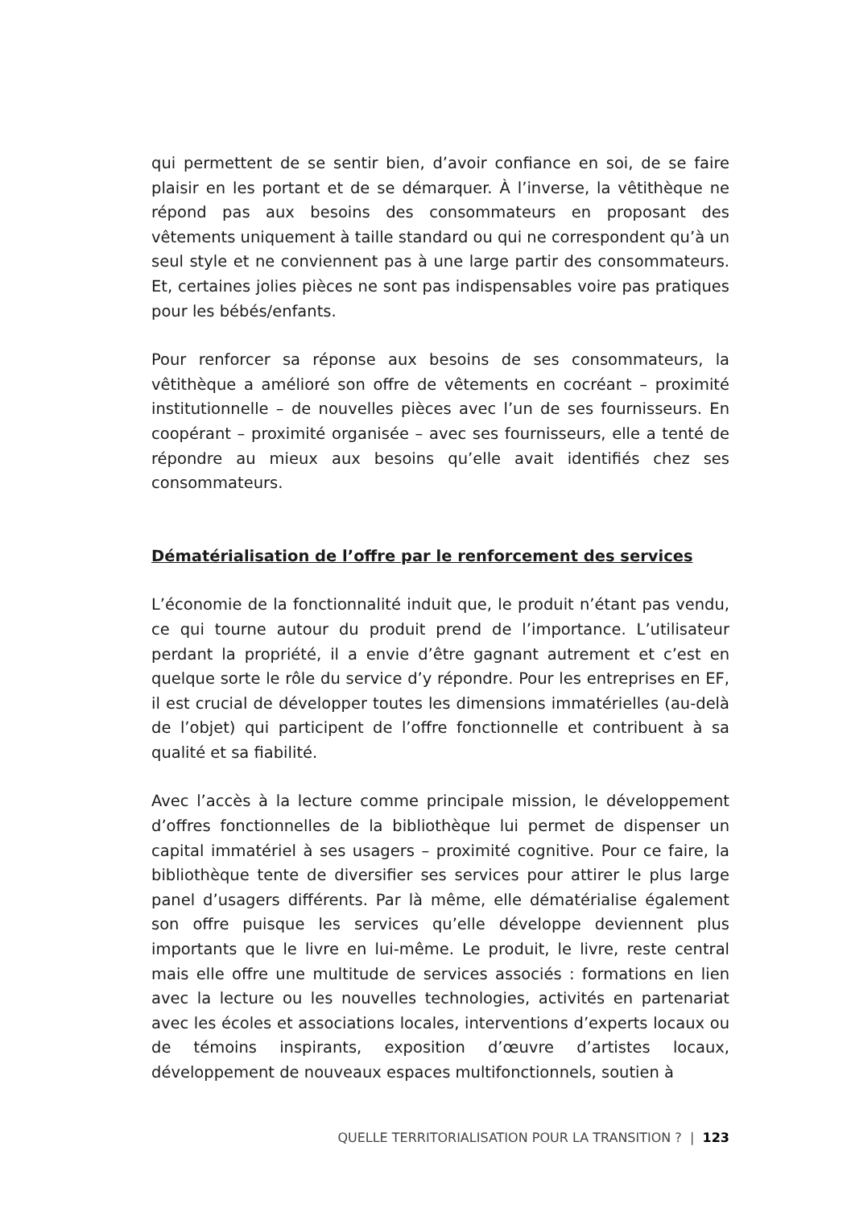qui permettent de se sentir bien, d’avoir confiance en soi, de se faire plaisir en les portant et de se démarquer. À l’inverse, la vêtithèque ne répond pas aux besoins des consommateurs en proposant des vêtements uniquement à taille standard ou qui ne correspondent qu’à un seul style et ne conviennent pas à une large partir des consommateurs. Et, certaines jolies pièces ne sont pas indispensables voire pas pratiques pour les bébés/enfants.
Pour renforcer sa réponse aux besoins de ses consommateurs, la vêtithèque a amélioré son offre de vêtements en cocréant – proximité institutionnelle – de nouvelles pièces avec l’un de ses fournisseurs. En coopérant – proximité organisée – avec ses fournisseurs, elle a tenté de répondre au mieux aux besoins qu’elle avait identifiés chez ses consommateurs.
Dématérialisation de l’offre par le renforcement des services
L’économie de la fonctionnalité induit que, le produit n’étant pas vendu, ce qui tourne autour du produit prend de l’importance. L’utilisateur perdant la propriété, il a envie d’être gagnant autrement et c’est en quelque sorte le rôle du service d’y répondre. Pour les entreprises en EF, il est crucial de développer toutes les dimensions immatérielles (au-delà de l’objet) qui participent de l’offre fonctionnelle et contribuent à sa qualité et sa fiabilité.
Avec l’accès à la lecture comme principale mission, le développement d’offres fonctionnelles de la bibliothèque lui permet de dispenser un capital immatériel à ses usagers – proximité cognitive. Pour ce faire, la bibliothèque tente de diversifier ses services pour attirer le plus large panel d’usagers différents. Par là même, elle dématérialise également son offre puisque les services qu’elle développe deviennent plus importants que le livre en lui-même. Le produit, le livre, reste central mais elle offre une multitude de services associés : formations en lien avec la lecture ou les nouvelles technologies, activités en partenariat avec les écoles et associations locales, interventions d’experts locaux ou de témoins inspirants, exposition d’œuvre d’artistes locaux, développement de nouveaux espaces multifonctionnels, soutien à
QUELLE TERRITORIALISATION POUR LA TRANSITION ? | 123